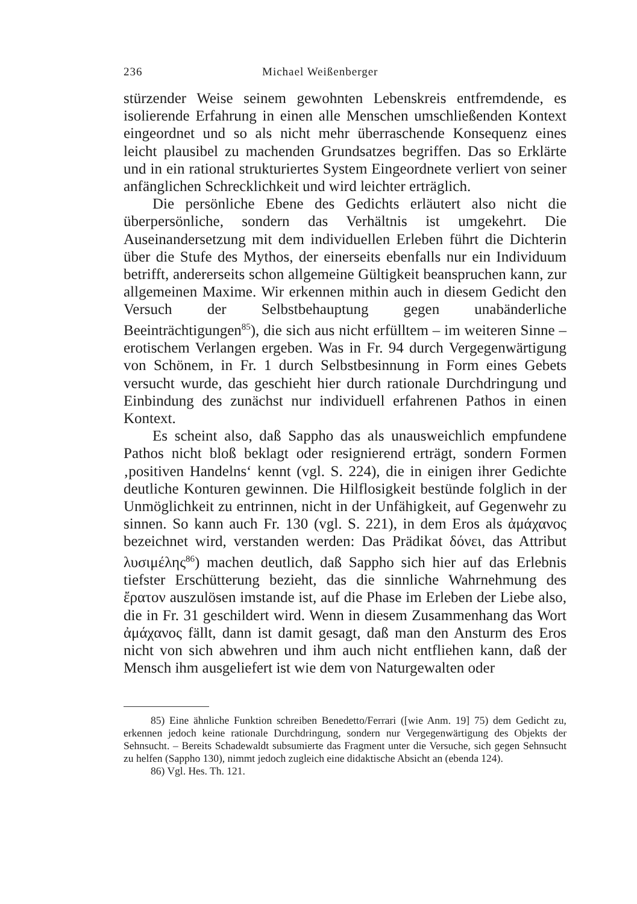236 Michael Weißenberger
stürzender Weise seinem gewohnten Lebenskreis entfremdende, es isolierende Erfahrung in einen alle Menschen umschließenden Kontext eingeordnet und so als nicht mehr überraschende Konsequenz eines leicht plausibel zu machenden Grundsatzes begriffen. Das so Erklärte und in ein rational strukturiertes System Eingeordnete verliert von seiner anfänglichen Schrecklichkeit und wird leichter erträglich.
Die persönliche Ebene des Gedichts erläutert also nicht die überpersönliche, sondern das Verhältnis ist umgekehrt. Die Auseinandersetzung mit dem individuellen Erleben führt die Dichterin über die Stufe des Mythos, der einerseits ebenfalls nur ein Individuum betrifft, andererseits schon allgemeine Gültigkeit beanspruchen kann, zur allgemeinen Maxime. Wir erkennen mithin auch in diesem Gedicht den Versuch der Selbstbehauptung gegen unabänderliche Beeinträchtigungen<sup>85</sup>), die sich aus nicht erfülltem – im weiteren Sinne – erotischem Verlangen ergeben. Was in Fr. 94 durch Vergegenwärtigung von Schönem, in Fr. 1 durch Selbstbesinnung in Form eines Gebets versucht wurde, das geschieht hier durch rationale Durchdringung und Einbindung des zunächst nur individuell erfahrenen Pathos in einen Kontext.
Es scheint also, daß Sappho das als unausweichlich empfundene Pathos nicht bloß beklagt oder resignierend erträgt, sondern Formen ‚positiven Handelns‘ kennt (vgl. S. 224), die in einigen ihrer Gedichte deutliche Konturen gewinnen. Die Hilflosigkeit bestünde folglich in der Unmöglichkeit zu entrinnen, nicht in der Unfähigkeit, auf Gegenwehr zu sinnen. So kann auch Fr. 130 (vgl. S. 221), in dem Eros als ἀμάχανος bezeichnet wird, verstanden werden: Das Prädikat δόνει, das Attribut λυσιμέλης<sup>86</sup>) machen deutlich, daß Sappho sich hier auf das Erlebnis tiefster Erschütterung bezieht, das die sinnliche Wahrnehmung des ἔρατον auszulösen imstande ist, auf die Phase im Erleben der Liebe also, die in Fr. 31 geschildert wird. Wenn in diesem Zusammenhang das Wort ἀμάχανος fällt, dann ist damit gesagt, daß man den Ansturm des Eros nicht von sich abwehren und ihm auch nicht entfliehen kann, daß der Mensch ihm ausgeliefert ist wie dem von Naturgewalten oder
85) Eine ähnliche Funktion schreiben Benedetto/Ferrari ([wie Anm. 19] 75) dem Gedicht zu, erkennen jedoch keine rationale Durchdringung, sondern nur Vergegenwärtigung des Objekts der Sehnsucht. – Bereits Schadewaldt subsumierte das Fragment unter die Versuche, sich gegen Sehnsucht zu helfen (Sappho 130), nimmt jedoch zugleich eine didaktische Absicht an (ebenda 124).
86) Vgl. Hes. Th. 121.